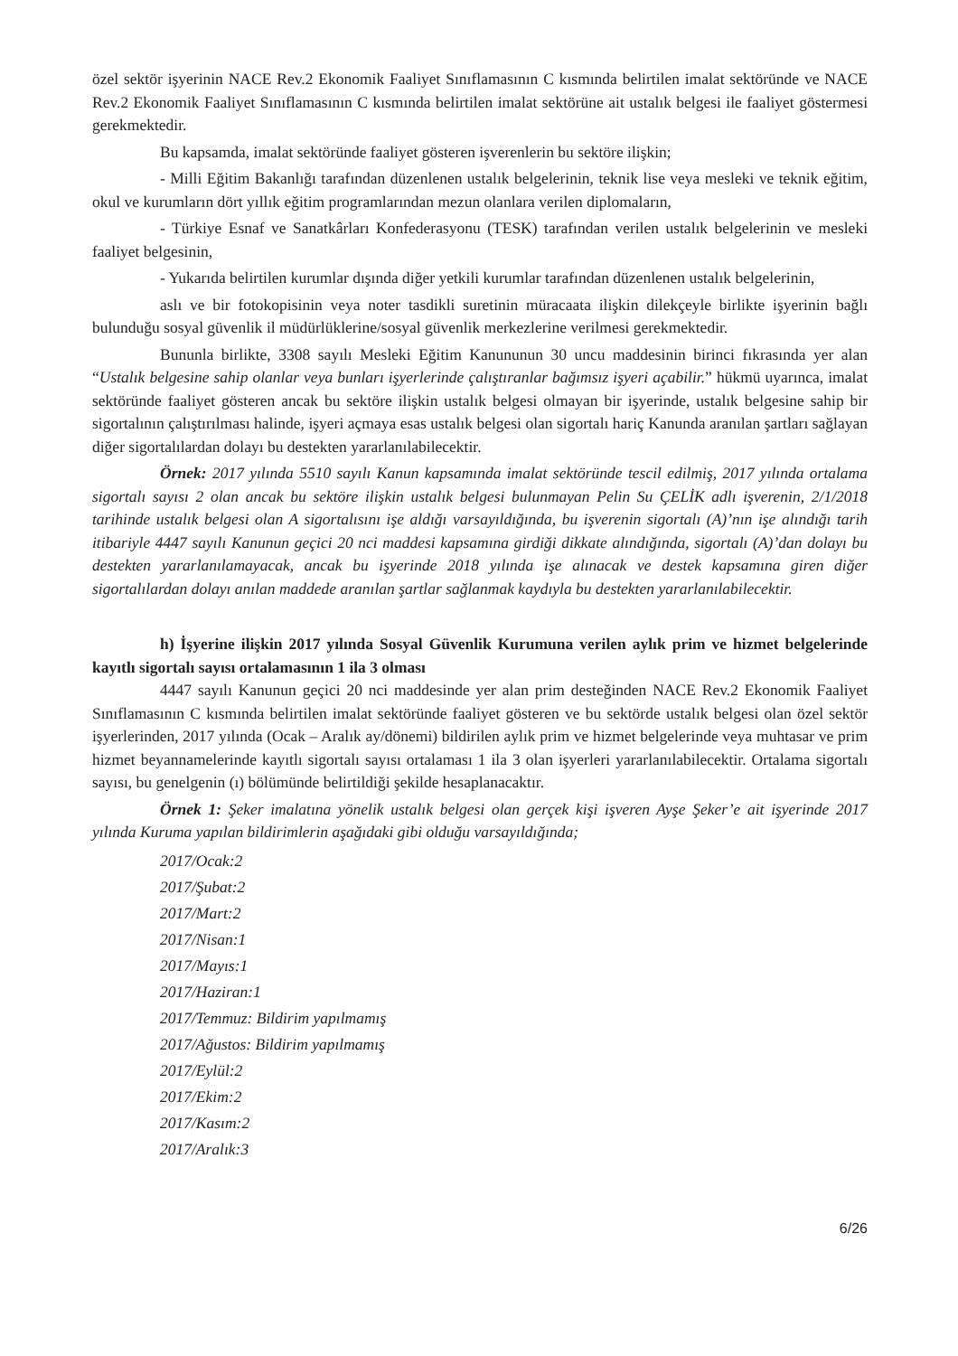özel sektör işyerinin NACE Rev.2 Ekonomik Faaliyet Sınıflamasının C kısmında belirtilen imalat sektöründe ve NACE Rev.2 Ekonomik Faaliyet Sınıflamasının C kısmında belirtilen imalat sektörüne ait ustalık belgesi ile faaliyet göstermesi gerekmektedir.
Bu kapsamda, imalat sektöründe faaliyet gösteren işverenlerin bu sektöre ilişkin;
- Milli Eğitim Bakanlığı tarafından düzenlenen ustalık belgelerinin, teknik lise veya mesleki ve teknik eğitim, okul ve kurumların dört yıllık eğitim programlarından mezun olanlara verilen diplomaların,
- Türkiye Esnaf ve Sanatkârları Konfederasyonu (TESK) tarafından verilen ustalık belgelerinin ve mesleki faaliyet belgesinin,
- Yukarıda belirtilen kurumlar dışında diğer yetkili kurumlar tarafından düzenlenen ustalık belgelerinin,
aslı ve bir fotokopisinin veya noter tasdikli suretinin müracaata ilişkin dilekçeyle birlikte işyerinin bağlı bulunduğu sosyal güvenlik il müdürlüklerine/sosyal güvenlik merkezlerine verilmesi gerekmektedir.
Bununla birlikte, 3308 sayılı Mesleki Eğitim Kanununun 30 uncu maddesinin birinci fıkrasında yer alan “Ustalık belgesine sahip olanlar veya bunları işyerlerinde çalıştıranlar bağımsız işyeri açabilir.” hükmü uyarınca, imalat sektöründe faaliyet gösteren ancak bu sektöre ilişkin ustalık belgesi olmayan bir işyerinde, ustalık belgesine sahip bir sigortalının çalıştırılması halinde, işyeri açmaya esas ustalık belgesi olan sigortalı hariç Kanunda aranılan şartları sağlayan diğer sigortalılardan dolayı bu destekten yararlanılabilecektir.
Örnek: 2017 yılında 5510 sayılı Kanun kapsamında imalat sektöründe tescil edilmiş, 2017 yılında ortalama sigortalı sayısı 2 olan ancak bu sektöre ilişkin ustalık belgesi bulunmayan Pelin Su ÇELİK adlı işverenin, 2/1/2018 tarihinde ustalık belgesi olan A sigortalısını işe aldığı varsayıldığında, bu işverenin sigortalı (A)’nın işe alındığı tarih itibariyle 4447 sayılı Kanunun geçici 20 nci maddesi kapsamına girdiği dikkate alındığında, sigortalı (A)’dan dolayı bu destekten yararlanılamayacak, ancak bu işyerinde 2018 yılında işe alınacak ve destek kapsamına giren diğer sigortalılardan dolayı anılan maddede aranılan şartlar sağlanmak kaydıyla bu destekten yararlanılabilecektir.
h) İşyerine ilişkin 2017 yılında Sosyal Güvenlik Kurumuna verilen aylık prim ve hizmet belgelerinde kayıtlı sigortalı sayısı ortalamasının 1 ila 3 olması
4447 sayılı Kanunun geçici 20 nci maddesinde yer alan prim desteğinden NACE Rev.2 Ekonomik Faaliyet Sınıflamasının C kısmında belirtilen imalat sektöründe faaliyet gösteren ve bu sektörde ustalık belgesi olan özel sektör işyerlerinden, 2017 yılında (Ocak – Aralık ay/dönemi) bildirilen aylık prim ve hizmet belgelerinde veya muhtasar ve prim hizmet beyannamelerinde kayıtlı sigortalı sayısı ortalaması 1 ila 3 olan işyerleri yararlanılabilecektir. Ortalama sigortalı sayısı, bu genelgenin (ı) bölümünde belirtildiği şekilde hesaplanacaktır.
Örnek 1: Şeker imalatına yönelik ustalık belgesi olan gerçek kişi işveren Ayşe Şeker’e ait işyerinde 2017 yılında Kuruma yapılan bildirimlerin aşağıdaki gibi olduğu varsayıldığında;
2017/Ocak:2
2017/Şubat:2
2017/Mart:2
2017/Nisan:1
2017/Mayıs:1
2017/Haziran:1
2017/Temmuz: Bildirim yapılmamış
2017/Ağustos: Bildirim yapılmamış
2017/Eylül:2
2017/Ekim:2
2017/Kasım:2
2017/Aralık:3
6/26